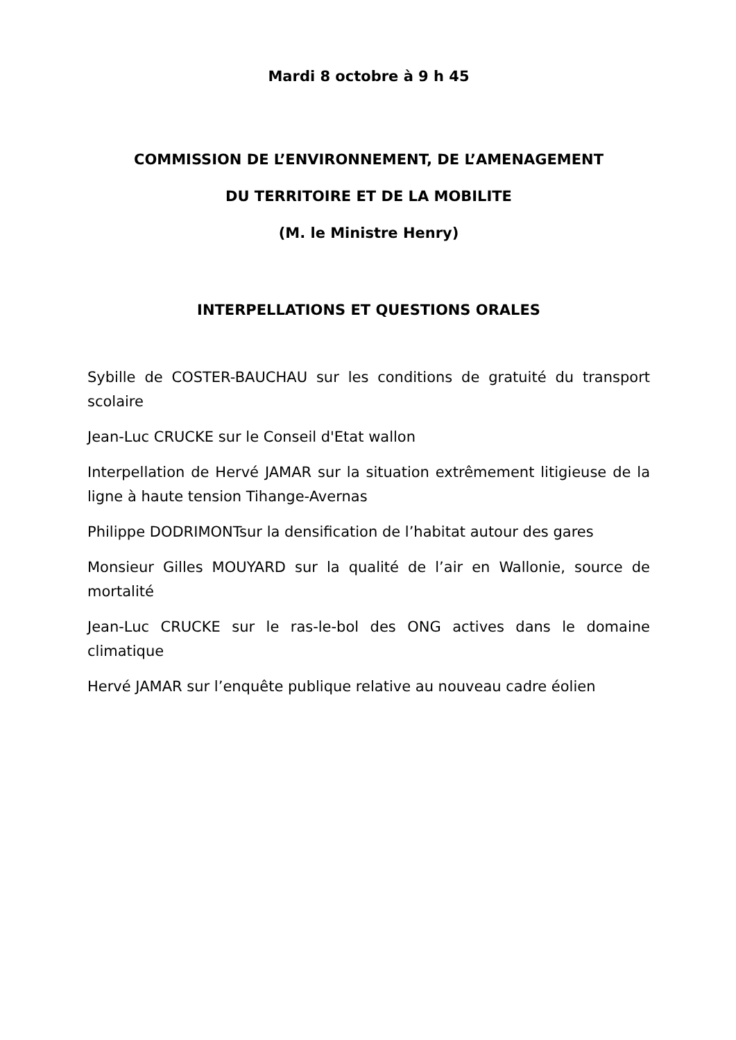Mardi 8 octobre à 9 h 45
COMMISSION DE L’ENVIRONNEMENT, DE L’AMENAGEMENT
DU TERRITOIRE ET DE LA MOBILITE
(M. le Ministre Henry)
INTERPELLATIONS ET QUESTIONS ORALES
Sybille de COSTER-BAUCHAU sur les conditions de gratuité du transport scolaire
Jean-Luc CRUCKE sur le Conseil d'Etat wallon
Interpellation de Hervé JAMAR sur la situation extrêmement litigieuse de la ligne à haute tension Tihange-Avernas
Philippe DODRIMONTsur la densification de l’habitat autour des gares
Monsieur Gilles MOUYARD sur la qualité de l’air en Wallonie, source de mortalité
Jean-Luc CRUCKE sur le ras-le-bol des ONG actives dans le domaine climatique
Hervé JAMAR sur l’enquête publique relative au nouveau cadre éolien